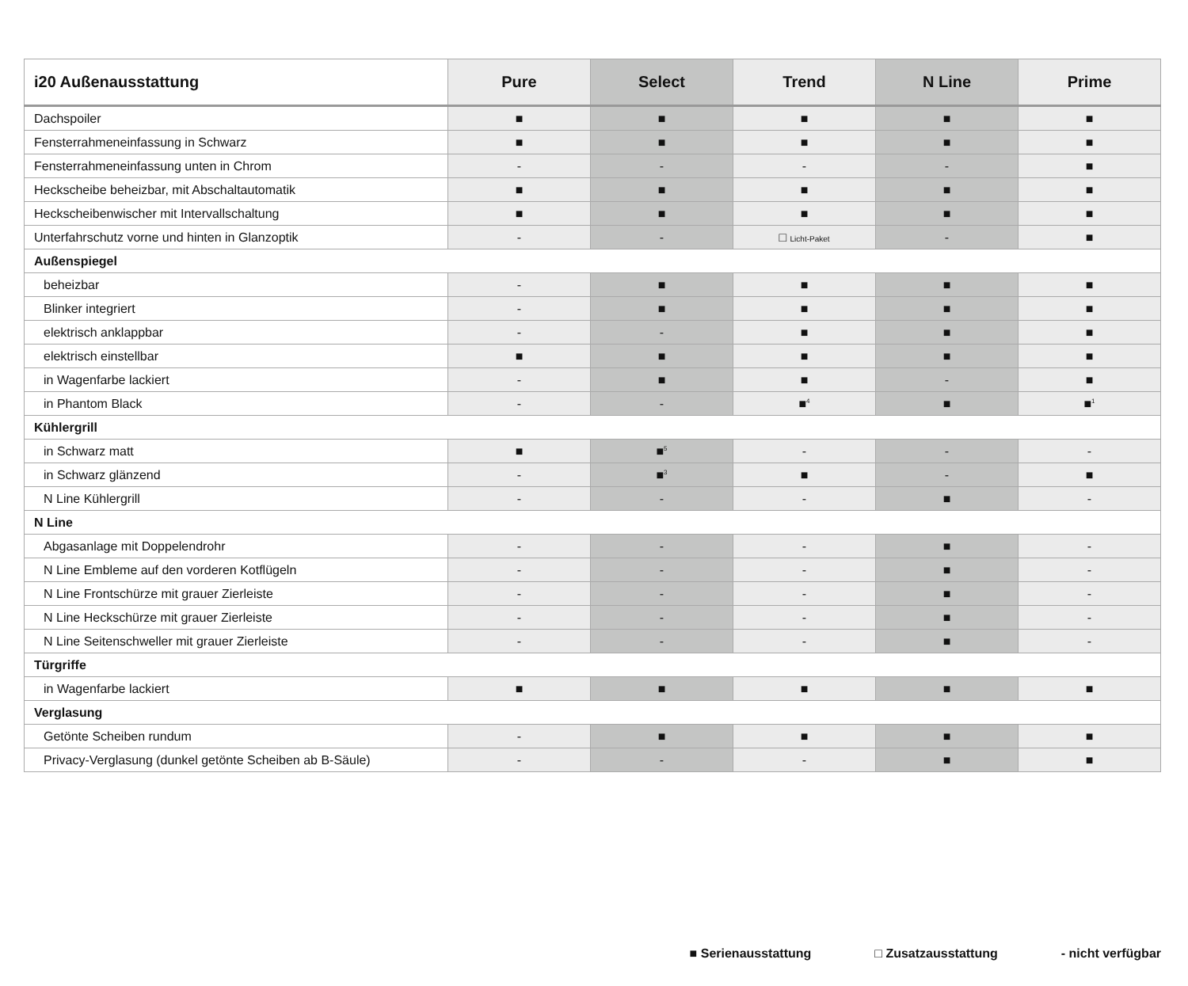| i20 Außenausstattung | Pure | Select | Trend | N Line | Prime |
| --- | --- | --- | --- | --- | --- |
| Dachspoiler | ■ | ■ | ■ | ■ | ■ |
| Fensterrahmeneinfassung in Schwarz | ■ | ■ | ■ | ■ | ■ |
| Fensterrahmeneinfassung unten in Chrom | - | - | - | - | ■ |
| Heckscheibe beheizbar, mit Abschaltautomatik | ■ | ■ | ■ | ■ | ■ |
| Heckscheibenwischer mit Intervallschaltung | ■ | ■ | ■ | ■ | ■ |
| Unterfahrschutz vorne und hinten in Glanzoptik | - | - | □ Licht-Paket | - | ■ |
| Außenspiegel | | | | | |
| beheizbar | - | ■ | ■ | ■ | ■ |
| Blinker integriert | - | ■ | ■ | ■ | ■ |
| elektrisch anklappbar | - | - | ■ | ■ | ■ |
| elektrisch einstellbar | ■ | ■ | ■ | ■ | ■ |
| in Wagenfarbe lackiert | - | ■ | ■ | - | ■ |
| in Phantom Black | - | - | ■<sup>4</sup> | ■ | ■<sup>1</sup> |
| Kühlergrill | | | | | |
| in Schwarz matt | ■ | ■<sup>5</sup> | - | - | - |
| in Schwarz glänzend | - | ■<sup>3</sup> | ■ | - | ■ |
| N Line Kühlergrill | - | - | - | ■ | - |
| N Line | | | | | |
| Abgasanlage mit Doppelendrohr | - | - | - | ■ | - |
| N Line Embleme auf den vorderen Kotflügeln | - | - | - | ■ | - |
| N Line Frontschürze mit grauer Zierleiste | - | - | - | ■ | - |
| N Line Heckschürze mit grauer Zierleiste | - | - | - | ■ | - |
| N Line Seitenschweller mit grauer Zierleiste | - | - | - | ■ | - |
| Türgriffe | | | | | |
| in Wagenfarbe lackiert | ■ | ■ | ■ | ■ | ■ |
| Verglasung | | | | | |
| Getönte Scheiben rundum | - | ■ | ■ | ■ | ■ |
| Privacy-Verglasung (dunkel getönte Scheiben ab B-Säule) | - | - | - | ■ | ■ |
■ Serienausstattung □ Zusatzausstattung - nicht verfügbar